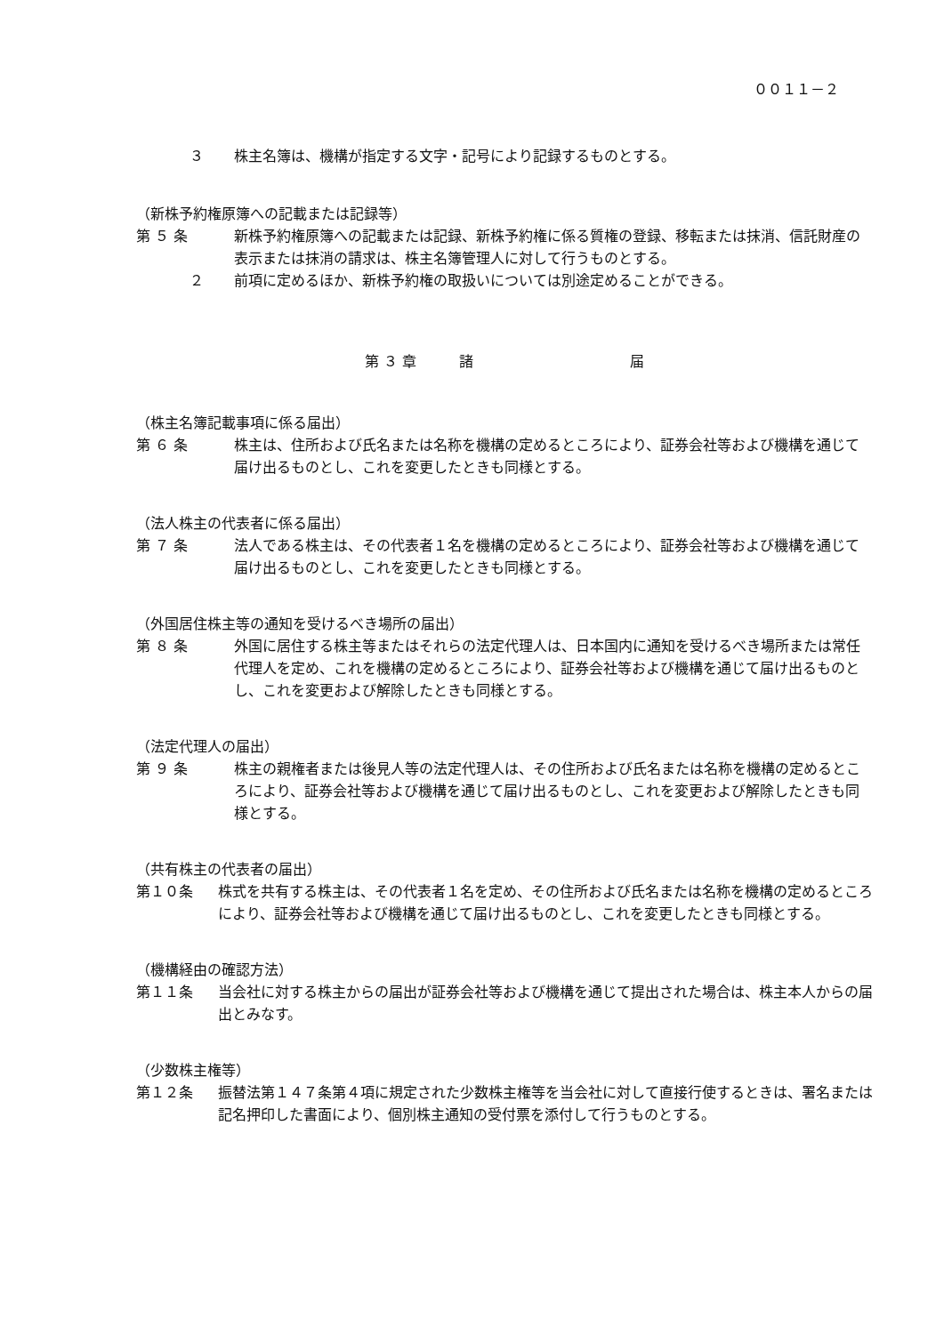００１１－２
３ 株主名簿は、機構が指定する文字・記号により記録するものとする。
（新株予約権原簿への記載または記録等）
第 ５ 条 新株予約権原簿への記載または記録、新株予約権に係る質権の登録、移転または抹消、信託財産の表示または抹消の請求は、株主名簿管理人に対して行うものとする。
２ 前項に定めるほか、新株予約権の取扱いについては別途定めることができる。
第 ３ 章　　　諸　　　　　　　　　　　届
（株主名簿記載事項に係る届出）
第 ６ 条 株主は、住所および氏名または名称を機構の定めるところにより、証券会社等および機構を通じて届け出るものとし、これを変更したときも同様とする。
（法人株主の代表者に係る届出）
第 ７ 条 法人である株主は、その代表者１名を機構の定めるところにより、証券会社等および機構を通じて届け出るものとし、これを変更したときも同様とする。
（外国居住株主等の通知を受けるべき場所の届出）
第 ８ 条 外国に居住する株主等またはそれらの法定代理人は、日本国内に通知を受けるべき場所または常任代理人を定め、これを機構の定めるところにより、証券会社等および機構を通じて届け出るものとし、これを変更および解除したときも同様とする。
（法定代理人の届出）
第 ９ 条 株主の親権者または後見人等の法定代理人は、その住所および氏名または名称を機構の定めるところにより、証券会社等および機構を通じて届け出るものとし、これを変更および解除したときも同様とする。
（共有株主の代表者の届出）
第１０条 株式を共有する株主は、その代表者１名を定め、その住所および氏名または名称を機構の定めるところにより、証券会社等および機構を通じて届け出るものとし、これを変更したときも同様とする。
（機構経由の確認方法）
第１１条 当会社に対する株主からの届出が証券会社等および機構を通じて提出された場合は、株主本人からの届出とみなす。
（少数株主権等）
第１２条 振替法第１４７条第４項に規定された少数株主権等を当会社に対して直接行使するときは、署名または記名押印した書面により、個別株主通知の受付票を添付して行うものとする。